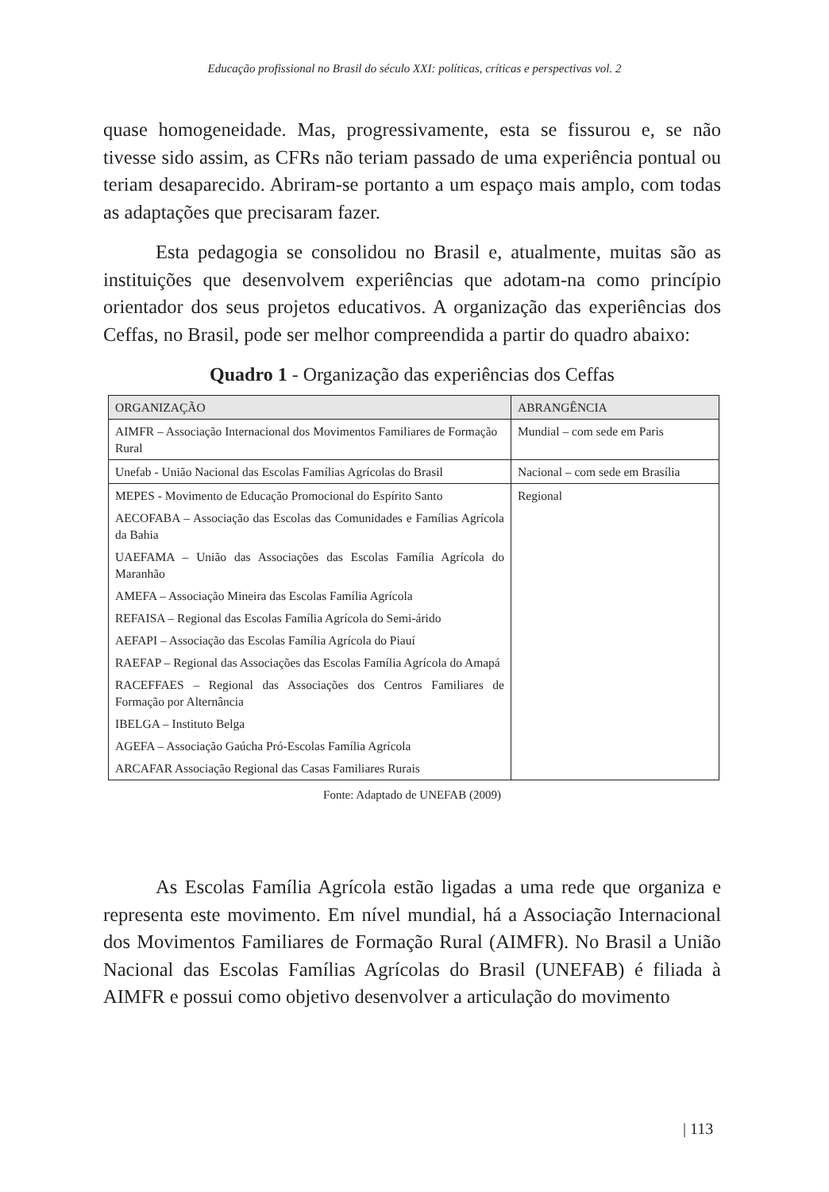Educação profissional no Brasil do século XXI: políticas, críticas e perspectivas vol. 2
quase homogeneidade. Mas, progressivamente, esta se fissurou e, se não tivesse sido assim, as CFRs não teriam passado de uma experiência pontual ou teriam desaparecido. Abriram-se portanto a um espaço mais amplo, com todas as adaptações que precisaram fazer.
Esta pedagogia se consolidou no Brasil e, atualmente, muitas são as instituições que desenvolvem experiências que adotam-na como princípio orientador dos seus projetos educativos. A organização das experiências dos Ceffas, no Brasil, pode ser melhor compreendida a partir do quadro abaixo:
Quadro 1 - Organização das experiências dos Ceffas
| ORGANIZAÇÃO | ABRANGÊNCIA |
| --- | --- |
| AIMFR – Associação Internacional dos Movimentos Familiares de Formação Rural | Mundial – com sede em Paris |
| Unefab - União Nacional das Escolas Famílias Agrícolas do Brasil | Nacional – com sede em Brasília |
| MEPES - Movimento de Educação Promocional do Espírito Santo AECOFABA – Associação das Escolas das Comunidades e Famílias Agrícola da Bahia UAEFAMA – União das Associações das Escolas Família Agrícola do Maranhão AMEFA – Associação Mineira das Escolas Família Agrícola REFAISA – Regional das Escolas Família Agrícola do Semi-árido AEFAPI – Associação das Escolas Família Agrícola do Piauí RAEFAP – Regional das Associações das Escolas Família Agrícola do Amapá RACEFFAES – Regional das Associações dos Centros Familiares de Formação por Alternância IBELGA – Instituto Belga AGEFA – Associação Gaúcha Pró-Escolas Família Agrícola ARCAFAR Associação Regional das Casas Familiares Rurais | Regional |
Fonte: Adaptado de UNEFAB (2009)
As Escolas Família Agrícola estão ligadas a uma rede que organiza e representa este movimento. Em nível mundial, há a Associação Internacional dos Movimentos Familiares de Formação Rural (AIMFR). No Brasil a União Nacional das Escolas Famílias Agrícolas do Brasil (UNEFAB) é filiada à AIMFR e possui como objetivo desenvolver a articulação do movimento
| 113